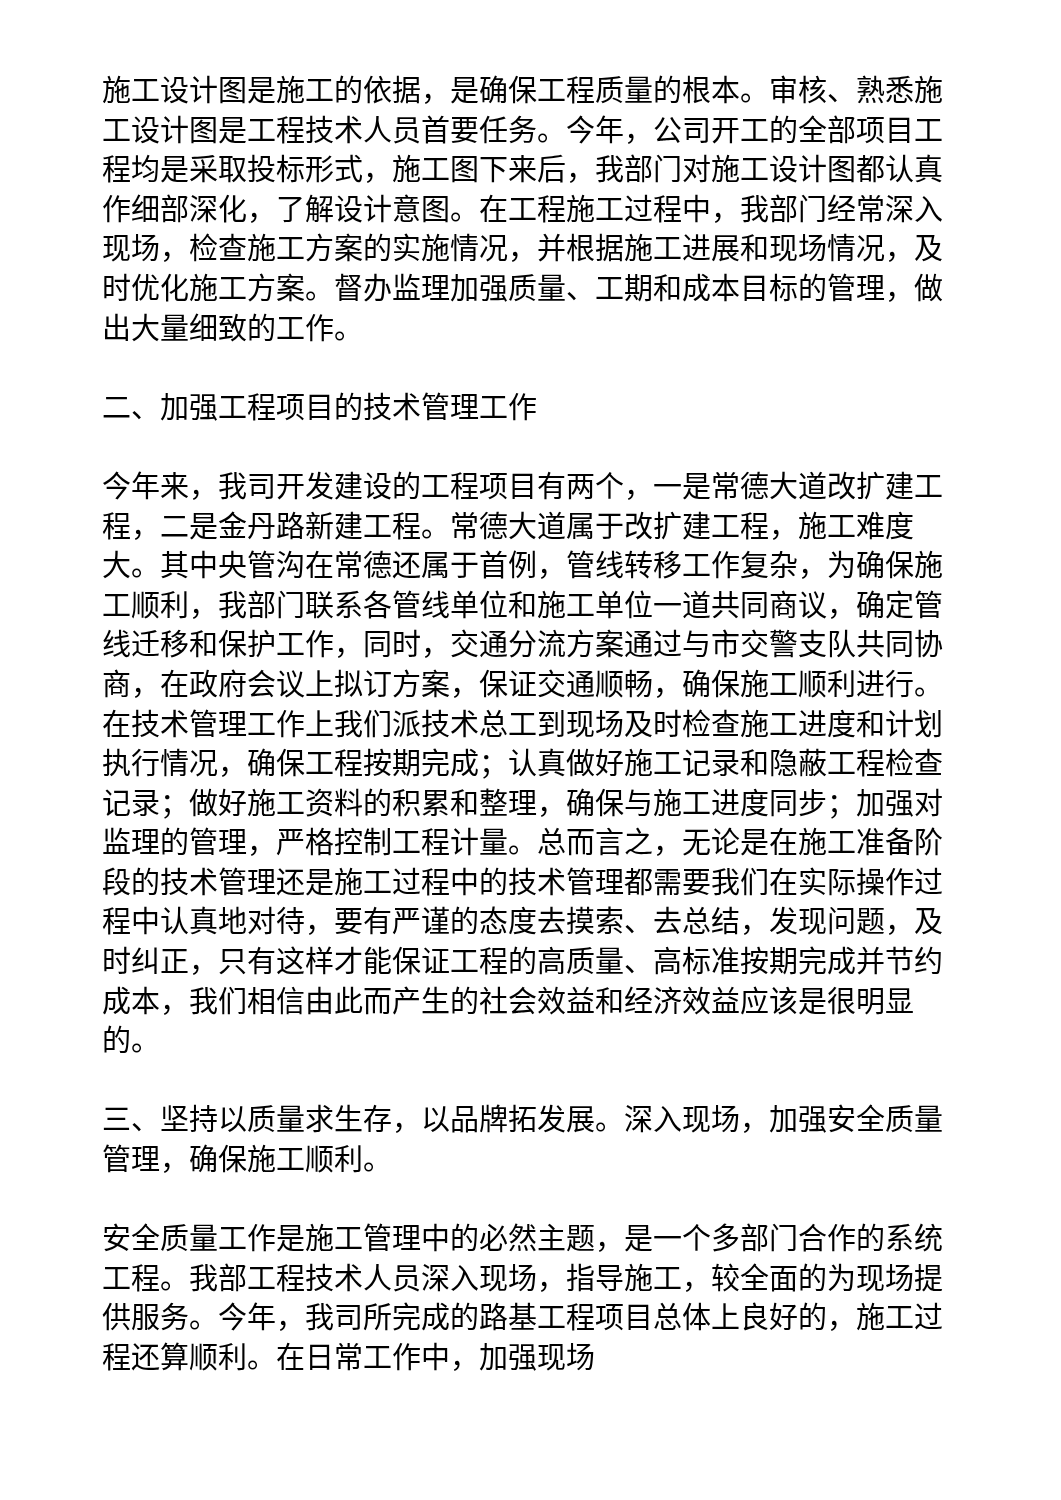施工设计图是施工的依据，是确保工程质量的根本。审核、熟悉施工设计图是工程技术人员首要任务。今年，公司开工的全部项目工程均是采取投标形式，施工图下来后，我部门对施工设计图都认真作细部深化，了解设计意图。在工程施工过程中，我部门经常深入现场，检查施工方案的实施情况，并根据施工进展和现场情况，及时优化施工方案。督办监理加强质量、工期和成本目标的管理，做出大量细致的工作。
二、加强工程项目的技术管理工作
今年来，我司开发建设的工程项目有两个，一是常德大道改扩建工程，二是金丹路新建工程。常德大道属于改扩建工程，施工难度大。其中央管沟在常德还属于首例，管线转移工作复杂，为确保施工顺利，我部门联系各管线单位和施工单位一道共同商议，确定管线迁移和保护工作，同时，交通分流方案通过与市交警支队共同协商，在政府会议上拟订方案，保证交通顺畅，确保施工顺利进行。在技术管理工作上我们派技术总工到现场及时检查施工进度和计划执行情况，确保工程按期完成；认真做好施工记录和隐蔽工程检查记录；做好施工资料的积累和整理，确保与施工进度同步；加强对监理的管理，严格控制工程计量。总而言之，无论是在施工准备阶段的技术管理还是施工过程中的技术管理都需要我们在实际操作过程中认真地对待，要有严谨的态度去摸索、去总结，发现问题，及时纠正，只有这样才能保证工程的高质量、高标准按期完成并节约成本，我们相信由此而产生的社会效益和经济效益应该是很明显的。
三、坚持以质量求生存，以品牌拓发展。深入现场，加强安全质量管理，确保施工顺利。
安全质量工作是施工管理中的必然主题，是一个多部门合作的系统工程。我部工程技术人员深入现场，指导施工，较全面的为现场提供服务。今年，我司所完成的路基工程项目总体上良好的，施工过程还算顺利。在日常工作中，加强现场